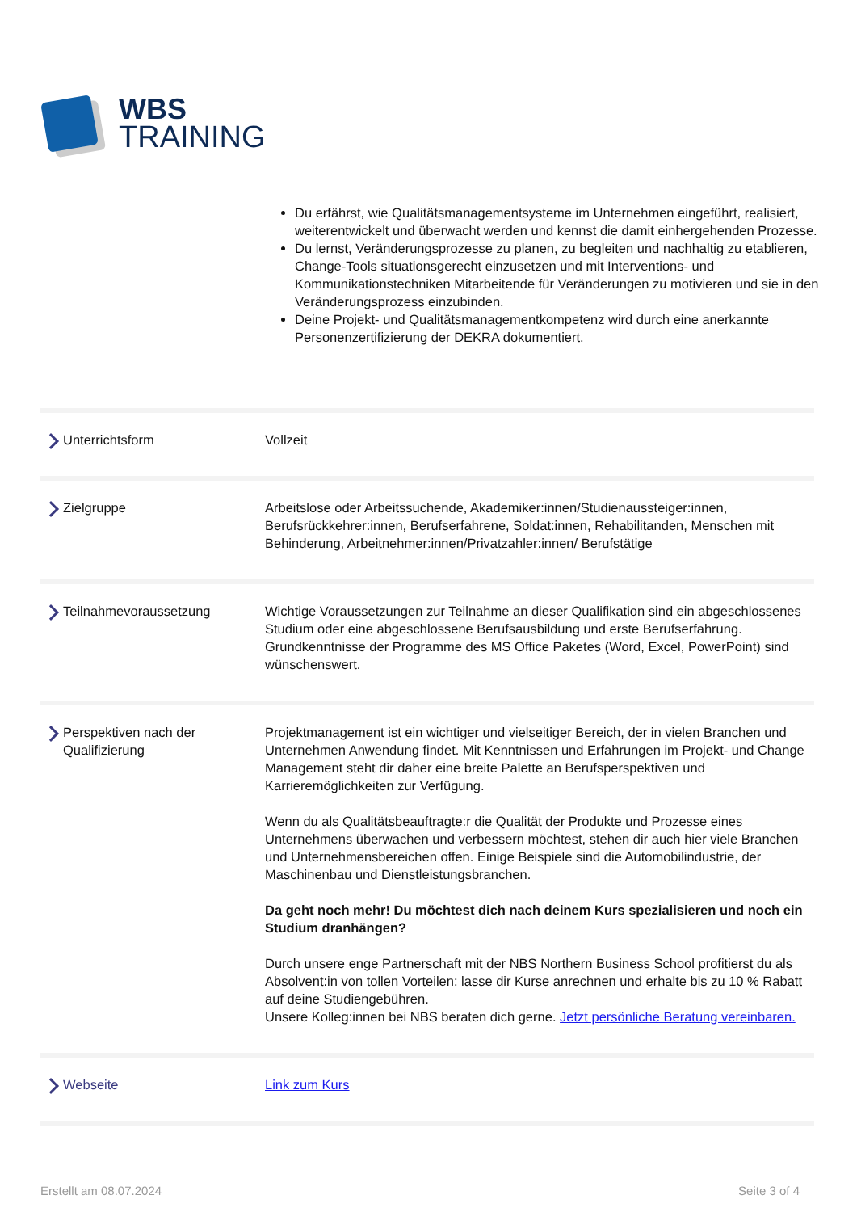WBS
TRAINING
Du erfährst, wie Qualitätsmanagementsysteme im Unternehmen eingeführt, realisiert, weiterentwickelt und überwacht werden und kennst die damit einhergehenden Prozesse.
Du lernst, Veränderungsprozesse zu planen, zu begleiten und nachhaltig zu etablieren, Change-Tools situationsgerecht einzusetzen und mit Interventions- und Kommunikationstechniken Mitarbeitende für Veränderungen zu motivieren und sie in den Veränderungsprozess einzubinden.
Deine Projekt- und Qualitätsmanagementkompetenz wird durch eine anerkannte Personenzertifizierung der DEKRA dokumentiert.
| Unterrichtsform | Vollzeit |
| Zielgruppe | Arbeitslose oder Arbeitssuchende, Akademiker:innen/Studienaussteiger:innen, Berufsrückkehrer:innen, Berufserfahrene, Soldat:innen, Rehabilitanden, Menschen mit Behinderung, Arbeitnehmer:innen/Privatzahler:innen/ Berufstätige |
| Teilnahmevoraussetzung | Wichtige Voraussetzungen zur Teilnahme an dieser Qualifikation sind ein abgeschlossenes Studium oder eine abgeschlossene Berufsausbildung und erste Berufserfahrung. Grundkenntnisse der Programme des MS Office Paketes (Word, Excel, PowerPoint) sind wünschenswert. |
| Perspektiven nach der Qualifizierung | Projektmanagement ist ein wichtiger und vielseitiger Bereich, der in vielen Branchen und Unternehmen Anwendung findet. Mit Kenntnissen und Erfahrungen im Projekt- und Change Management steht dir daher eine breite Palette an Berufsperspektiven und Karrieremöglichkeiten zur Verfügung. Wenn du als Qualitätsbeauftragte:r die Qualität der Produkte und Prozesse eines Unternehmens überwachen und verbessern möchtest, stehen dir auch hier viele Branchen und Unternehmensbereichen offen. Einige Beispiele sind die Automobilindustrie, der Maschinenbau und Dienstleistungsbranchen. Da geht noch mehr! Du möchtest dich nach deinem Kurs spezialisieren und noch ein Studium dranhängen? Durch unsere enge Partnerschaft mit der NBS Northern Business School profitierst du als Absolvent:in von tollen Vorteilen: lasse dir Kurse anrechnen und erhalte bis zu 10 % Rabatt auf deine Studiengebühren. Unsere Kolleg:innen bei NBS beraten dich gerne. Jetzt persönliche Beratung vereinbaren. |
| Webseite | Link zum Kurs |
Erstellt am 08.07.2024 Seite 3 of 4